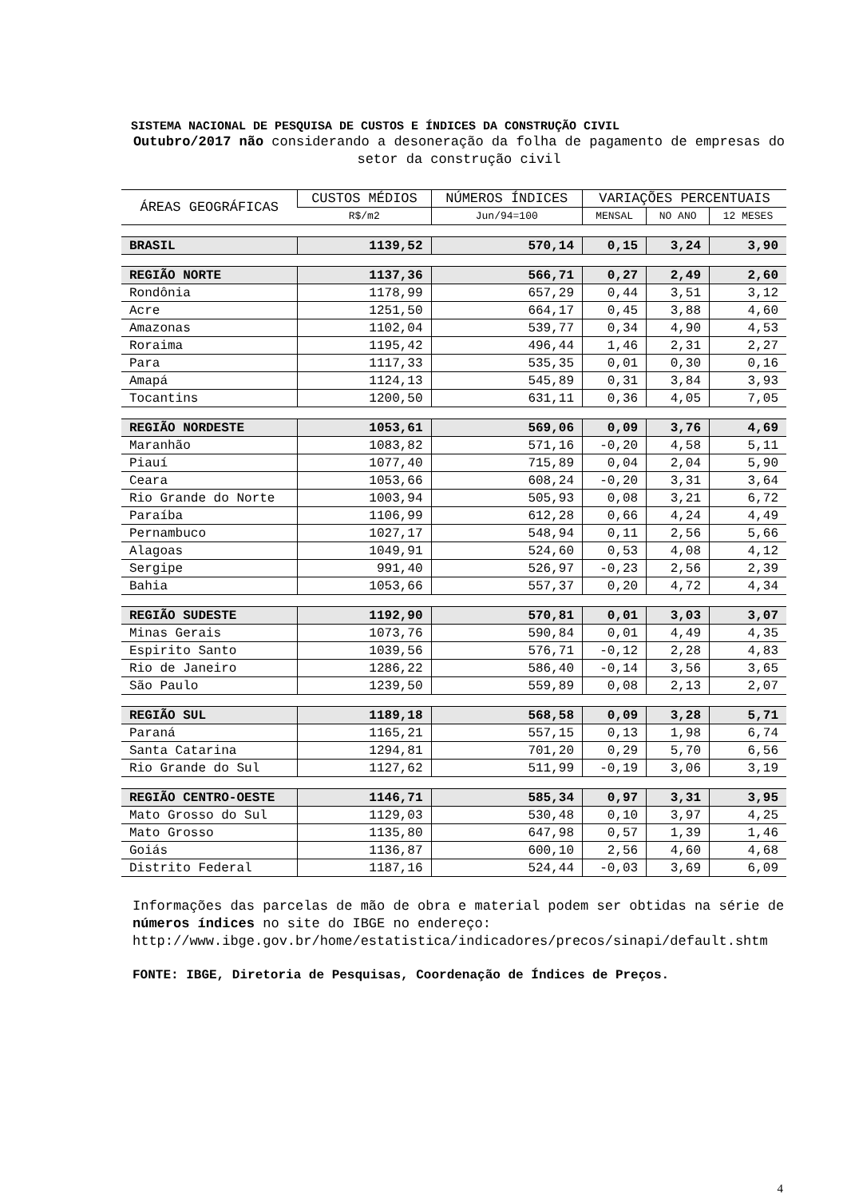SISTEMA NACIONAL DE PESQUISA DE CUSTOS E ÍNDICES DA CONSTRUÇÃO CIVIL
Outubro/2017 não considerando a desoneração da folha de pagamento de empresas do setor da construção civil
| ÁREAS GEOGRÁFICAS | CUSTOS MÉDIOS | NÚMEROS ÍNDICES | VARIAÇÕES PERCENTUAIS | | |
| --- | --- | --- | --- | --- | --- |
| | R$/m2 | Jun/94=100 | MENSAL | NO ANO | 12 MESES |
| BRASIL | 1139,52 | 570,14 | 0,15 | 3,24 | 3,90 |
| REGIÃO NORTE | 1137,36 | 566,71 | 0,27 | 2,49 | 2,60 |
| Rondônia | 1178,99 | 657,29 | 0,44 | 3,51 | 3,12 |
| Acre | 1251,50 | 664,17 | 0,45 | 3,88 | 4,60 |
| Amazonas | 1102,04 | 539,77 | 0,34 | 4,90 | 4,53 |
| Roraima | 1195,42 | 496,44 | 1,46 | 2,31 | 2,27 |
| Para | 1117,33 | 535,35 | 0,01 | 0,30 | 0,16 |
| Amapá | 1124,13 | 545,89 | 0,31 | 3,84 | 3,93 |
| Tocantins | 1200,50 | 631,11 | 0,36 | 4,05 | 7,05 |
| REGIÃO NORDESTE | 1053,61 | 569,06 | 0,09 | 3,76 | 4,69 |
| Maranhão | 1083,82 | 571,16 | -0,20 | 4,58 | 5,11 |
| Piauí | 1077,40 | 715,89 | 0,04 | 2,04 | 5,90 |
| Ceara | 1053,66 | 608,24 | -0,20 | 3,31 | 3,64 |
| Rio Grande do Norte | 1003,94 | 505,93 | 0,08 | 3,21 | 6,72 |
| Paraíba | 1106,99 | 612,28 | 0,66 | 4,24 | 4,49 |
| Pernambuco | 1027,17 | 548,94 | 0,11 | 2,56 | 5,66 |
| Alagoas | 1049,91 | 524,60 | 0,53 | 4,08 | 4,12 |
| Sergipe | 991,40 | 526,97 | -0,23 | 2,56 | 2,39 |
| Bahia | 1053,66 | 557,37 | 0,20 | 4,72 | 4,34 |
| REGIÃO SUDESTE | 1192,90 | 570,81 | 0,01 | 3,03 | 3,07 |
| Minas Gerais | 1073,76 | 590,84 | 0,01 | 4,49 | 4,35 |
| Espirito Santo | 1039,56 | 576,71 | -0,12 | 2,28 | 4,83 |
| Rio de Janeiro | 1286,22 | 586,40 | -0,14 | 3,56 | 3,65 |
| São Paulo | 1239,50 | 559,89 | 0,08 | 2,13 | 2,07 |
| REGIÃO SUL | 1189,18 | 568,58 | 0,09 | 3,28 | 5,71 |
| Paraná | 1165,21 | 557,15 | 0,13 | 1,98 | 6,74 |
| Santa Catarina | 1294,81 | 701,20 | 0,29 | 5,70 | 6,56 |
| Rio Grande do Sul | 1127,62 | 511,99 | -0,19 | 3,06 | 3,19 |
| REGIÃO CENTRO-OESTE | 1146,71 | 585,34 | 0,97 | 3,31 | 3,95 |
| Mato Grosso do Sul | 1129,03 | 530,48 | 0,10 | 3,97 | 4,25 |
| Mato Grosso | 1135,80 | 647,98 | 0,57 | 1,39 | 1,46 |
| Goiás | 1136,87 | 600,10 | 2,56 | 4,60 | 4,68 |
| Distrito Federal | 1187,16 | 524,44 | -0,03 | 3,69 | 6,09 |
Informações das parcelas de mão de obra e material podem ser obtidas na série de números índices no site do IBGE no endereço: http://www.ibge.gov.br/home/estatistica/indicadores/precos/sinapi/default.shtm
FONTE: IBGE, Diretoria de Pesquisas, Coordenação de Índices de Preços.
4